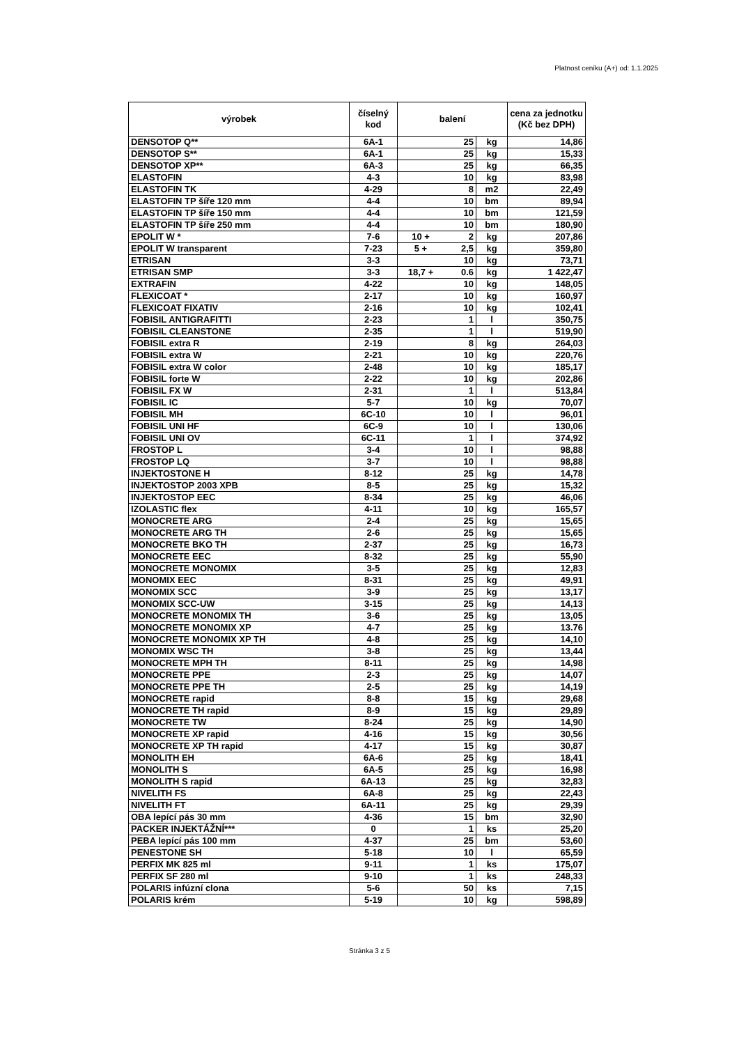Platnost ceníku (A+) od: 1.1.2025
| výrobek | číselný kod | balení | | | cena za jednotku (Kč bez DPH) |
| --- | --- | --- | --- | --- | --- |
| DENSOTOP Q** | 6A-1 | | 25 | kg | 14,86 |
| DENSOTOP S** | 6A-1 | | 25 | kg | 15,33 |
| DENSOTOP XP** | 6A-3 | | 25 | kg | 66,35 |
| ELASTOFIN | 4-3 | | 10 | kg | 83,98 |
| ELASTOFIN TK | 4-29 | | 8 | m2 | 22,49 |
| ELASTOFIN TP šíře 120 mm | 4-4 | | 10 | bm | 89,94 |
| ELASTOFIN TP šíře 150 mm | 4-4 | | 10 | bm | 121,59 |
| ELASTOFIN TP šíře 250 mm | 4-4 | | 10 | bm | 180,90 |
| EPOLIT W * | 7-6 | 10 + | 2 | kg | 207,86 |
| EPOLIT W transparent | 7-23 | 5 + | 2,5 | kg | 359,80 |
| ETRISAN | 3-3 | | 10 | kg | 73,71 |
| ETRISAN SMP | 3-3 | 18,7 + | 0.6 | kg | 1 422,47 |
| EXTRAFIN | 4-22 | | 10 | kg | 148,05 |
| FLEXICOAT * | 2-17 | | 10 | kg | 160,97 |
| FLEXICOAT FIXATIV | 2-16 | | 10 | kg | 102,41 |
| FOBISIL ANTIGRAFITTI | 2-23 | | 1 | l | 350,75 |
| FOBISIL CLEANSTONE | 2-35 | | 1 | l | 519,90 |
| FOBISIL extra R | 2-19 | | 8 | kg | 264,03 |
| FOBISIL extra W | 2-21 | | 10 | kg | 220,76 |
| FOBISIL extra W color | 2-48 | | 10 | kg | 185,17 |
| FOBISIL forte W | 2-22 | | 10 | kg | 202,86 |
| FOBISIL FX W | 2-31 | | 1 | l | 513,84 |
| FOBISIL IC | 5-7 | | 10 | kg | 70,07 |
| FOBISIL MH | 6C-10 | | 10 | l | 96,01 |
| FOBISIL UNI HF | 6C-9 | | 10 | l | 130,06 |
| FOBISIL UNI OV | 6C-11 | | 1 | l | 374,92 |
| FROSTOP L | 3-4 | | 10 | l | 98,88 |
| FROSTOP LQ | 3-7 | | 10 | l | 98,88 |
| INJEKTOSTONE H | 8-12 | | 25 | kg | 14,78 |
| INJEKTOSTOP 2003 XPB | 8-5 | | 25 | kg | 15,32 |
| INJEKTOSTOP EEC | 8-34 | | 25 | kg | 46,06 |
| IZOLASTIC flex | 4-11 | | 10 | kg | 165,57 |
| MONOCRETE ARG | 2-4 | | 25 | kg | 15,65 |
| MONOCRETE ARG TH | 2-6 | | 25 | kg | 15,65 |
| MONOCRETE BKO TH | 2-37 | | 25 | kg | 16,73 |
| MONOCRETE EEC | 8-32 | | 25 | kg | 55,90 |
| MONOCRETE MONOMIX | 3-5 | | 25 | kg | 12,83 |
| MONOMIX EEC | 8-31 | | 25 | kg | 49,91 |
| MONOMIX SCC | 3-9 | | 25 | kg | 13,17 |
| MONOMIX SCC-UW | 3-15 | | 25 | kg | 14,13 |
| MONOCRETE MONOMIX TH | 3-6 | | 25 | kg | 13,05 |
| MONOCRETE MONOMIX XP | 4-7 | | 25 | kg | 13.76 |
| MONOCRETE MONOMIX XP TH | 4-8 | | 25 | kg | 14,10 |
| MONOMIX WSC TH | 3-8 | | 25 | kg | 13,44 |
| MONOCRETE MPH TH | 8-11 | | 25 | kg | 14,98 |
| MONOCRETE PPE | 2-3 | | 25 | kg | 14,07 |
| MONOCRETE PPE TH | 2-5 | | 25 | kg | 14,19 |
| MONOCRETE rapid | 8-8 | | 15 | kg | 29,68 |
| MONOCRETE TH rapid | 8-9 | | 15 | kg | 29,89 |
| MONOCRETE TW | 8-24 | | 25 | kg | 14,90 |
| MONOCRETE XP rapid | 4-16 | | 15 | kg | 30,56 |
| MONOCRETE XP TH rapid | 4-17 | | 15 | kg | 30,87 |
| MONOLITH EH | 6A-6 | | 25 | kg | 18,41 |
| MONOLITH S | 6A-5 | | 25 | kg | 16,98 |
| MONOLITH S rapid | 6A-13 | | 25 | kg | 32,83 |
| NIVELITH FS | 6A-8 | | 25 | kg | 22,43 |
| NIVELITH FT | 6A-11 | | 25 | kg | 29,39 |
| OBA lepící pás 30 mm | 4-36 | | 15 | bm | 32,90 |
| PACKER INJEKTÁŽNÍ*** | 0 | | 1 | ks | 25,20 |
| PEBA lepící pás 100 mm | 4-37 | | 25 | bm | 53,60 |
| PENESTONE SH | 5-18 | | 10 | l | 65,59 |
| PERFIX MK 825 ml | 9-11 | | 1 | ks | 175,07 |
| PERFIX SF 280 ml | 9-10 | | 1 | ks | 248,33 |
| POLARIS infúzní clona | 5-6 | | 50 | ks | 7,15 |
| POLARIS krém | 5-19 | | 10 | kg | 598,89 |
Stránka 3 z 5